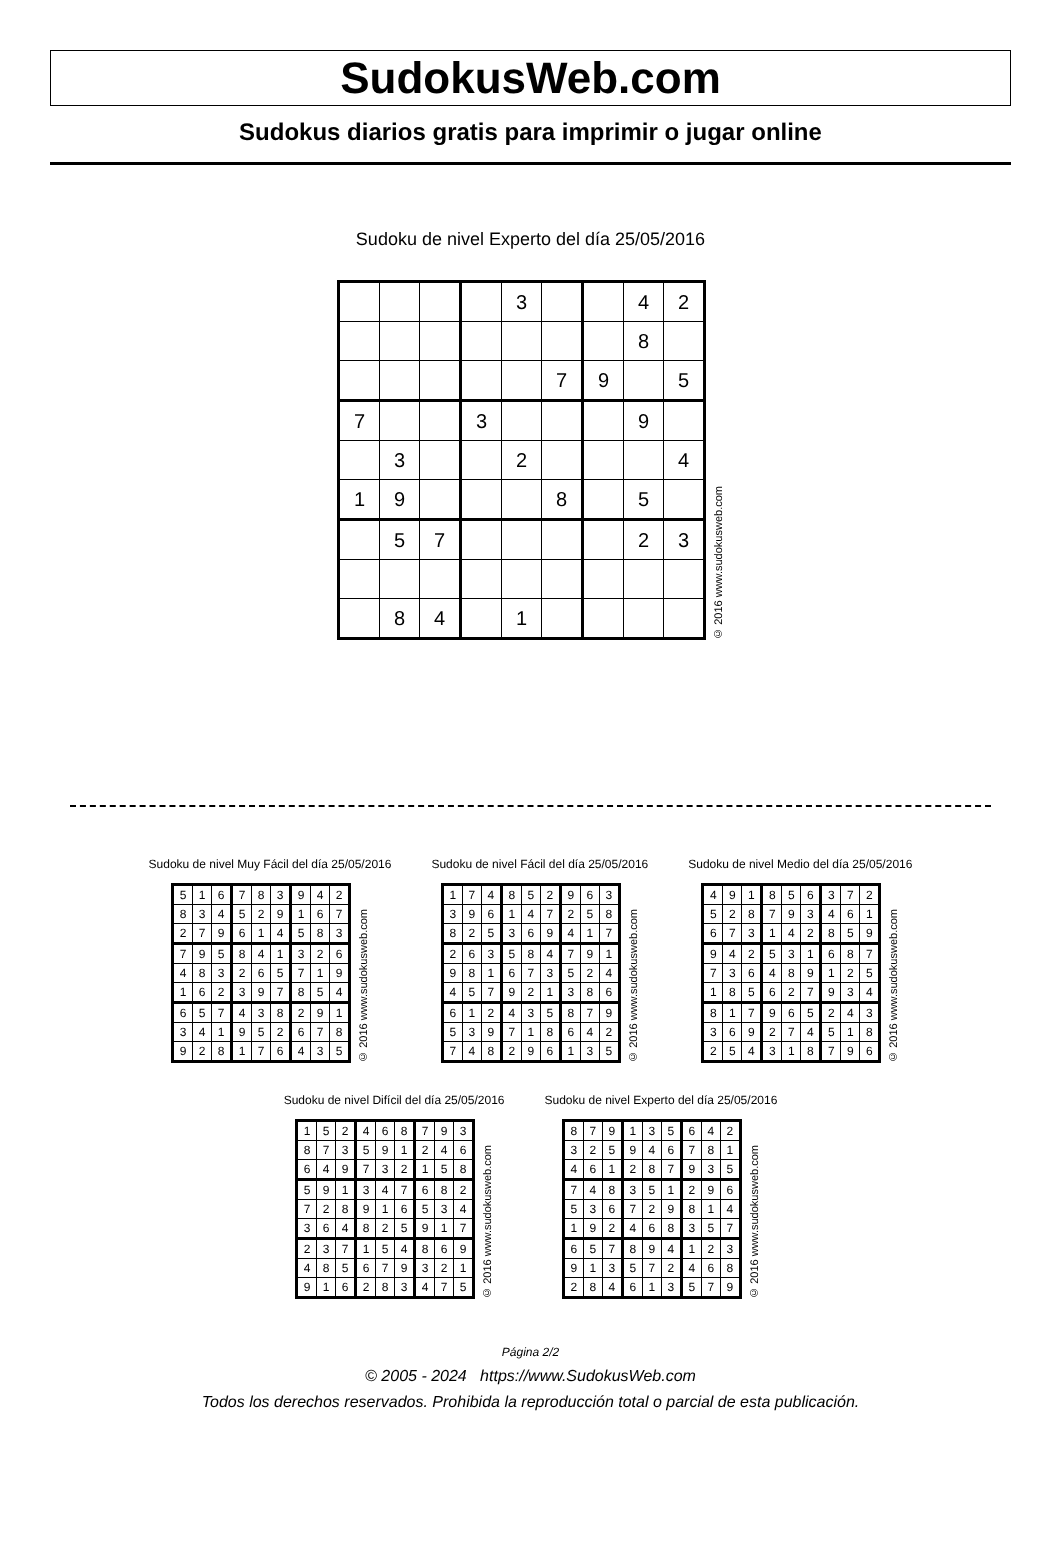SudokusWeb.com
Sudokus diarios gratis para imprimir o jugar online
Sudoku de nivel Experto del día 25/05/2016
| | | | | 3 | | | 4 | 2 |
| | | | | | | | 8 | |
| | | | | | 7 | 9 | | 5 |
| 7 | | | 3 | | | | 9 | |
| | 3 | | | 2 | | | | 4 |
| 1 | 9 | | | | 8 | | 5 | |
| | 5 | 7 | | | | | 2 | 3 |
| | 8 | 4 | | 1 | | | | |
© 2016 www.sudokusweb.com
Sudoku de nivel Muy Fácil del día 25/05/2016
| 5 | 1 | 6 | 7 | 8 | 3 | 9 | 4 | 2 |
| 8 | 3 | 4 | 5 | 2 | 9 | 1 | 6 | 7 |
| 2 | 7 | 9 | 6 | 1 | 4 | 5 | 8 | 3 |
| 7 | 9 | 5 | 8 | 4 | 1 | 3 | 2 | 6 |
| 4 | 8 | 3 | 2 | 6 | 5 | 7 | 1 | 9 |
| 1 | 6 | 2 | 3 | 9 | 7 | 8 | 5 | 4 |
| 6 | 5 | 7 | 4 | 3 | 8 | 2 | 9 | 1 |
| 3 | 4 | 1 | 9 | 5 | 2 | 6 | 7 | 8 |
| 9 | 2 | 8 | 1 | 7 | 6 | 4 | 3 | 5 |
© 2016 www.sudokusweb.com
Sudoku de nivel Fácil del día 25/05/2016
| 1 | 7 | 4 | 8 | 5 | 2 | 9 | 6 | 3 |
| 3 | 9 | 6 | 1 | 4 | 7 | 2 | 5 | 8 |
| 8 | 2 | 5 | 3 | 6 | 9 | 4 | 1 | 7 |
| 2 | 6 | 3 | 5 | 8 | 4 | 7 | 9 | 1 |
| 9 | 8 | 1 | 6 | 7 | 3 | 5 | 2 | 4 |
| 4 | 5 | 7 | 9 | 2 | 1 | 3 | 8 | 6 |
| 6 | 1 | 2 | 4 | 3 | 5 | 8 | 7 | 9 |
| 5 | 3 | 9 | 7 | 1 | 8 | 6 | 4 | 2 |
| 7 | 4 | 8 | 2 | 9 | 6 | 1 | 3 | 5 |
© 2016 www.sudokusweb.com
Sudoku de nivel Medio del día 25/05/2016
| 4 | 9 | 1 | 8 | 5 | 6 | 3 | 7 | 2 |
| 5 | 2 | 8 | 7 | 9 | 3 | 4 | 6 | 1 |
| 6 | 7 | 3 | 1 | 4 | 2 | 8 | 5 | 9 |
| 9 | 4 | 2 | 5 | 3 | 1 | 6 | 8 | 7 |
| 7 | 3 | 6 | 4 | 8 | 9 | 1 | 2 | 5 |
| 1 | 8 | 5 | 6 | 2 | 7 | 9 | 3 | 4 |
| 8 | 1 | 7 | 9 | 6 | 5 | 2 | 4 | 3 |
| 3 | 6 | 9 | 2 | 7 | 4 | 5 | 1 | 8 |
| 2 | 5 | 4 | 3 | 1 | 8 | 7 | 9 | 6 |
© 2016 www.sudokusweb.com
Sudoku de nivel Difícil del día 25/05/2016
| 1 | 5 | 2 | 4 | 6 | 8 | 7 | 9 | 3 |
| 8 | 7 | 3 | 5 | 9 | 1 | 2 | 4 | 6 |
| 6 | 4 | 9 | 7 | 3 | 2 | 1 | 5 | 8 |
| 5 | 9 | 1 | 3 | 4 | 7 | 6 | 8 | 2 |
| 7 | 2 | 8 | 9 | 1 | 6 | 5 | 3 | 4 |
| 3 | 6 | 4 | 8 | 2 | 5 | 9 | 1 | 7 |
| 2 | 3 | 7 | 1 | 5 | 4 | 8 | 6 | 9 |
| 4 | 8 | 5 | 6 | 7 | 9 | 3 | 2 | 1 |
| 9 | 1 | 6 | 2 | 8 | 3 | 4 | 7 | 5 |
© 2016 www.sudokusweb.com
Sudoku de nivel Experto del día 25/05/2016
| 8 | 7 | 9 | 1 | 3 | 5 | 6 | 4 | 2 |
| 3 | 2 | 5 | 9 | 4 | 6 | 7 | 8 | 1 |
| 4 | 6 | 1 | 2 | 8 | 7 | 9 | 3 | 5 |
| 7 | 4 | 8 | 3 | 5 | 1 | 2 | 9 | 6 |
| 5 | 3 | 6 | 7 | 2 | 9 | 8 | 1 | 4 |
| 1 | 9 | 2 | 4 | 6 | 8 | 3 | 5 | 7 |
| 6 | 5 | 7 | 8 | 9 | 4 | 1 | 2 | 3 |
| 9 | 1 | 3 | 5 | 7 | 2 | 4 | 6 | 8 |
| 2 | 8 | 4 | 6 | 1 | 3 | 5 | 7 | 9 |
© 2016 www.sudokusweb.com
Página 2/2
© 2005 - 2024 https://www.SudokusWeb.com
Todos los derechos reservados. Prohibida la reproducción total o parcial de esta publicación.